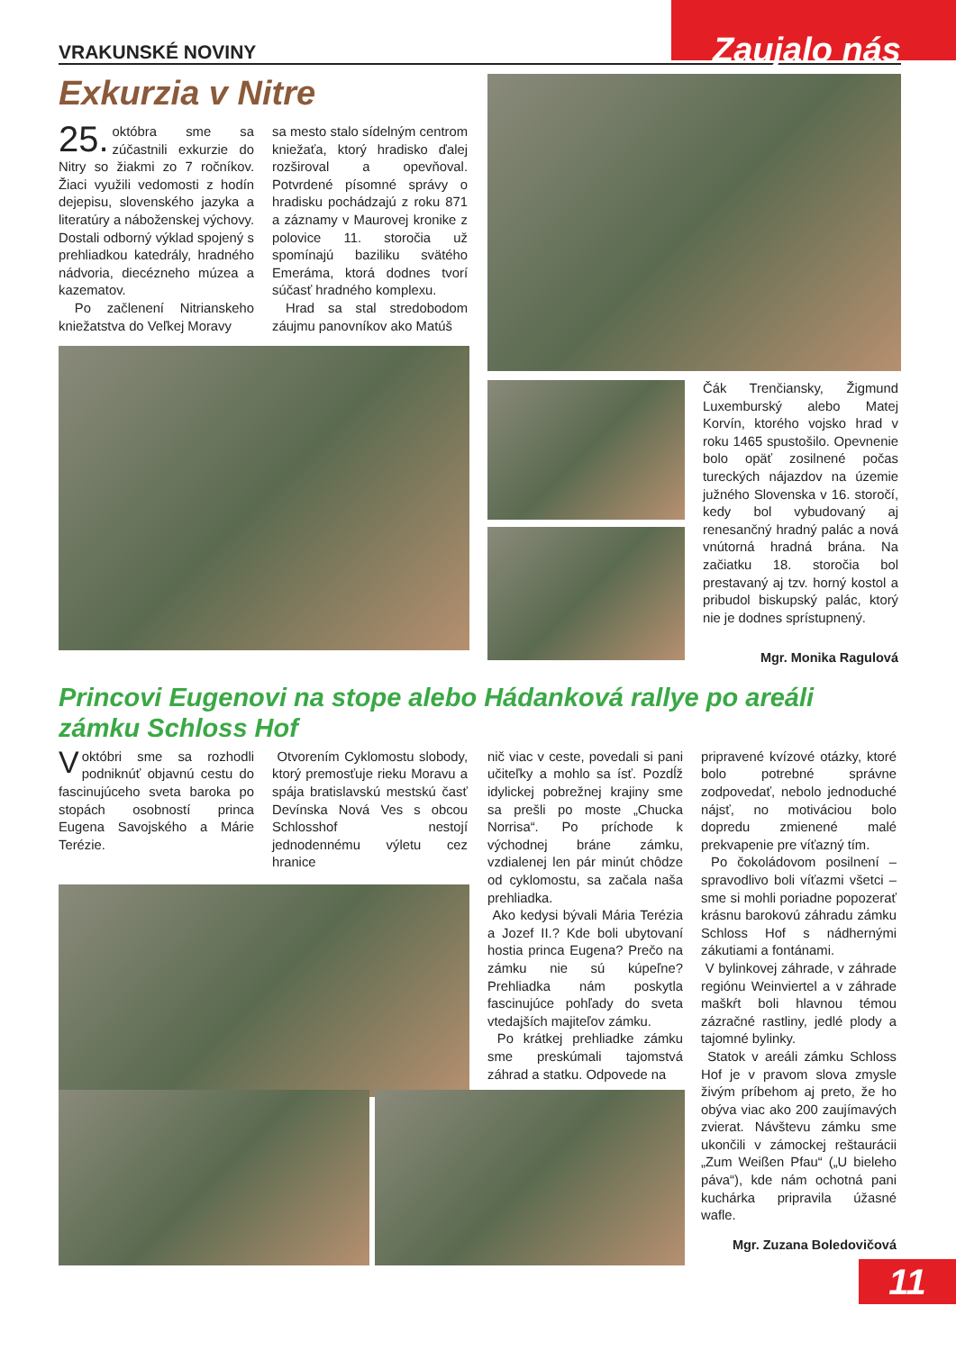VRAKUNSKÉ NOVINY
Zaujalo nás
Exkurzia v Nitre
25. októbra sme sa zúčastnili exkurzie do Nitry so žiakmi zo 7 ročníkov. Žiaci využili vedomosti z hodín dejepisu, slovenského jazyka a literatúry a náboženskej výchovy. Dostali odborný výklad spojený s prehliadkou katedrály, hradného nádvoria, diecézneho múzea a kazematov.
Po začlenení Nitrianskeho kniežatstva do Veľkej Moravy
sa mesto stalo sídelným centrom kniežaťa, ktorý hradisko ďalej rozširoval a opevňoval. Potvrdené písomné správy o hradisku pochádzajú z roku 871 a záznamy v Maurovej kronike z polovice 11. storočia už spomínajú baziliku svätého Emeráma, ktorá dodnes tvorí súčasť hradného komplexu.
Hrad sa stal stredobodom záujmu panovníkov ako Matúš
Čák Trenčiansky, Žigmund Luxemburský alebo Matej Korvín, ktorého vojsko hrad v roku 1465 spustošilo. Opevnenie bolo opäť zosilnené počas tureckých nájazdov na územie južného Slovenska v 16. storočí, kedy bol vybudovaný aj renesančný hradný palác a nová vnútorná hradná brána. Na začiatku 18. storočia bol prestavaný aj tzv. horný kostol a pribudol biskupský palác, ktorý nie je dodnes sprístupnený.
Mgr. Monika Ragulová
Princovi Eugenovi na stope alebo Hádanková rallye po areáli zámku Schloss Hof
Voktóbri sme sa rozhodli podniknúť objavnú cestu do fascinujúceho sveta baroka po stopách osobností princa Eugena Savojského a Márie Terézie.
Otvorením Cyklomostu slobody, ktorý premosťuje rieku Moravu a spája bratislavskú mestskú časť Devínska Nová Ves s obcou Schlosshof nestojí jednodennému výletu cez hranice
nič viac v ceste, povedali si pani učiteľky a mohlo sa ísť. Pozdĺž idylickej pobrežnej krajiny sme sa prešli po moste „Chucka Norrisa“. Po príchode k východnej bráne zámku, vzdialenej len pár minút chôdze od cyklomostu, sa začala naša prehliadka.
Ako kedysi bývali Mária Terézia a Jozef II.? Kde boli ubytovaní hostia princa Eugena? Prečo na zámku nie sú kúpeľne? Prehliadka nám poskytla fascinujúce pohľady do sveta vtedajších majiteľov zámku.
Po krátkej prehliadke zámku sme preskúmali tajomstvá záhrad a statku. Odpovede na
pripravené kvízové otázky, ktoré bolo potrebné správne zodpovedať, nebolo jednoduché nájsť, no motiváciou bolo dopredu zmienené malé prekvapenie pre víťazný tím.
Po čokoládovom posilnení – spravodlivo boli víťazmi všetci – sme si mohli poriadne popozerať krásnu barokovú záhradu zámku Schloss Hof s nádhernými zákutiami a fontánami.
V bylinkovej záhrade, v záhrade regiónu Weinviertel a v záhrade maškŕt boli hlavnou témou zázračné rastliny, jedlé plody a tajomné bylinky.
Statok v areáli zámku Schloss Hof je v pravom slova zmysle živým príbehom aj preto, že ho obýva viac ako 200 zaujímavých zvierat. Návštevu zámku sme ukončili v zámockej reštaurácii „Zum Weißen Pfau“ („U bieleho páva“), kde nám ochotná pani kuchárka pripravila úžasné wafle.
Mgr. Zuzana Boledovičová
11